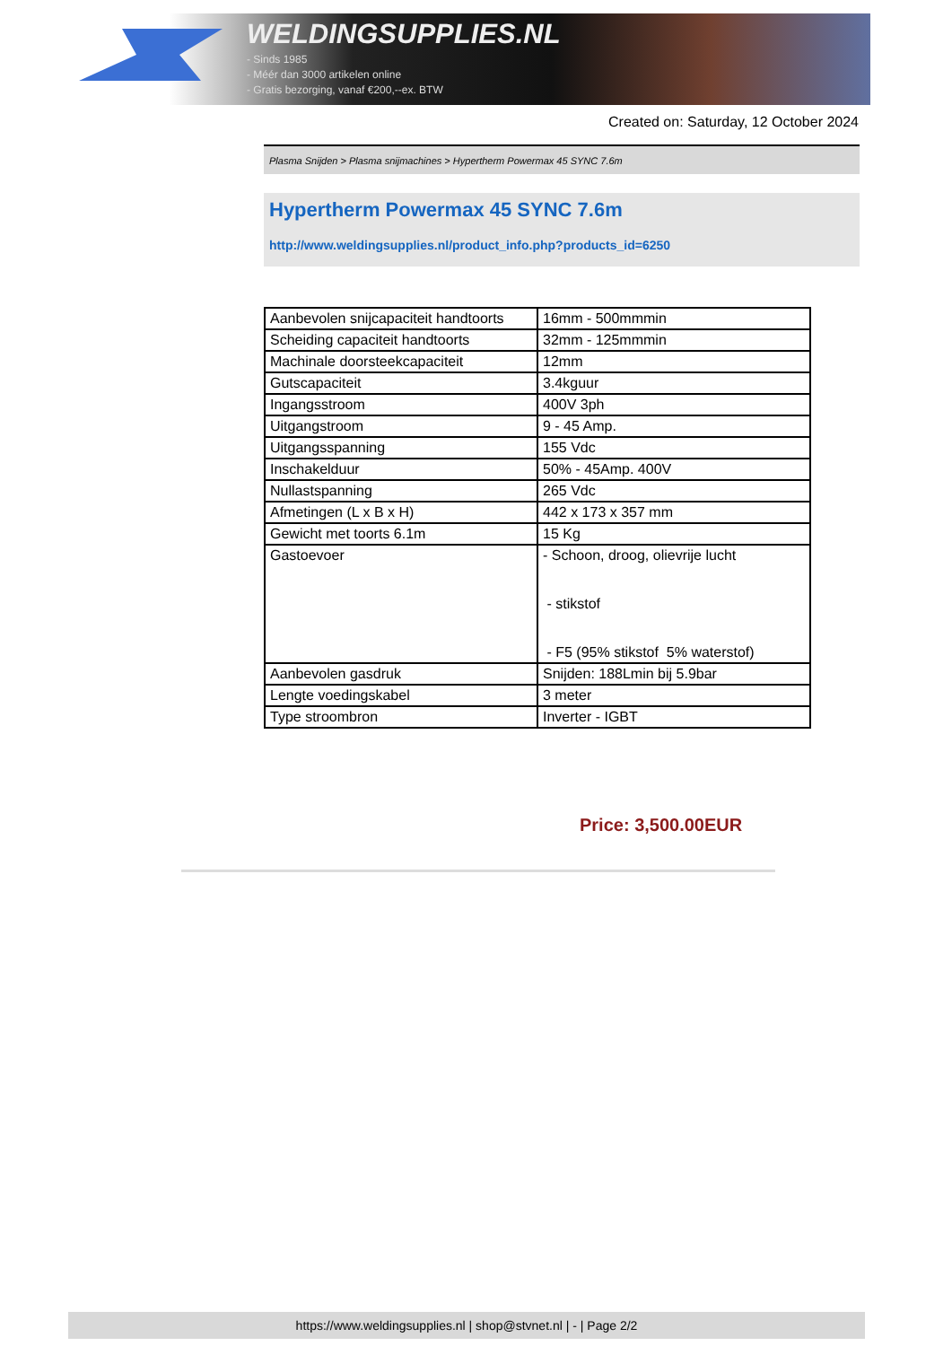WELDINGSUPPLIES.NL
- Sinds 1985
- Méér dan 3000 artikelen online
- Gratis bezorging, vanaf €200,--ex. BTW
Created on: Saturday, 12 October 2024
Plasma Snijden > Plasma snijmachines > Hypertherm Powermax 45 SYNC 7.6m
Hypertherm Powermax 45 SYNC 7.6m
http://www.weldingsupplies.nl/product_info.php?products_id=6250
| Aanbevolen snijcapaciteit handtoorts | 16mm - 500mmmin |
| Scheiding capaciteit handtoorts | 32mm - 125mmmin |
| Machinale doorsteekcapaciteit | 12mm |
| Gutscapaciteit | 3.4kguur |
| Ingangsstroom | 400V 3ph |
| Uitgangstroom | 9 - 45 Amp. |
| Uitgangsspanning | 155 Vdc |
| Inschakelduur | 50% - 45Amp. 400V |
| Nullastspanning | 265 Vdc |
| Afmetingen (L x B x H) | 442 x 173 x 357 mm |
| Gewicht met toorts 6.1m | 15 Kg |
| Gastoevoer | - Schoon, droog, olievrije lucht - stikstof - F5 (95% stikstof 5% waterstof) |
| Aanbevolen gasdruk | Snijden: 188Lmin bij 5.9bar |
| Lengte voedingskabel | 3 meter |
| Type stroombron | Inverter - IGBT |
Price: 3,500.00EUR
https://www.weldingsupplies.nl | shop@stvnet.nl | - | Page 2/2